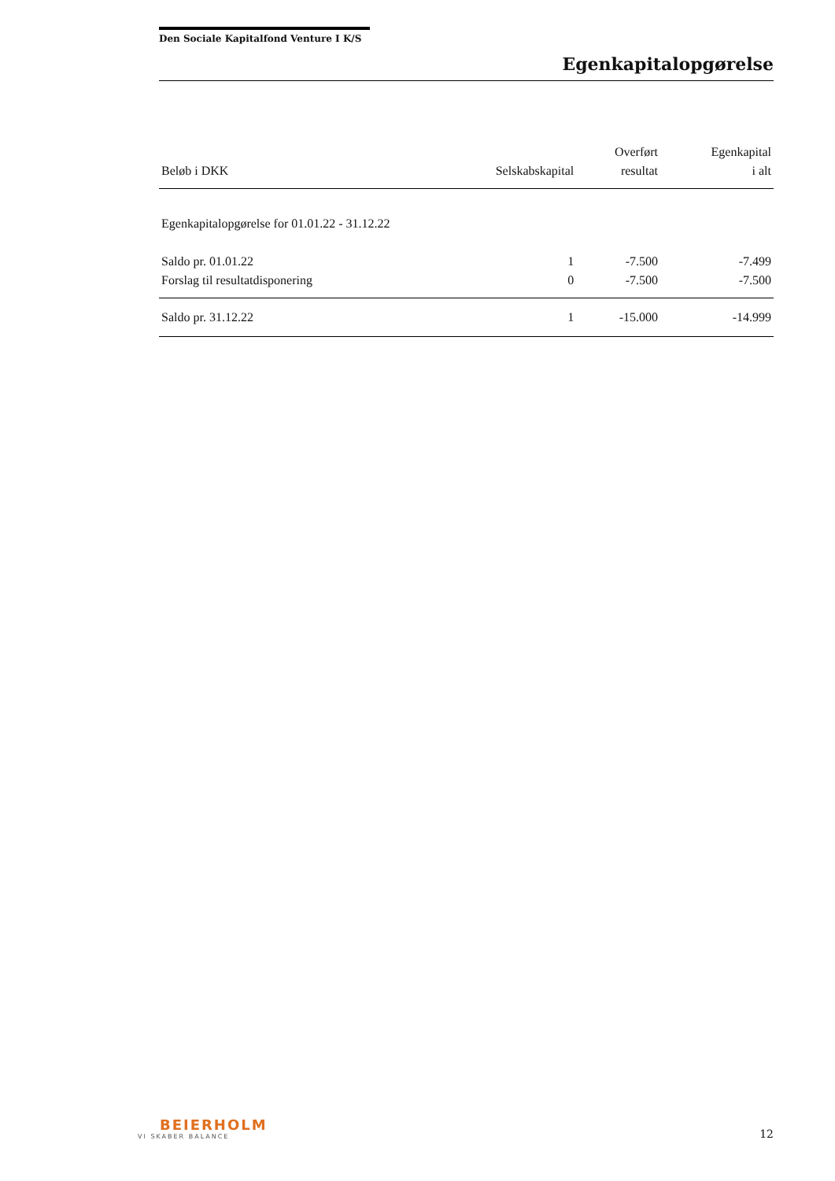Den Sociale Kapitalfond Venture I K/S
Egenkapitalopgørelse
| Beløb i DKK | Selskabskapital | Overført resultat | Egenkapital i alt |
| --- | --- | --- | --- |
| Egenkapitalopgørelse for 01.01.22 - 31.12.22 | | | |
| Saldo pr. 01.01.22 | 1 | -7.500 | -7.499 |
| Forslag til resultatdisponering | 0 | -7.500 | -7.500 |
| Saldo pr. 31.12.22 | 1 | -15.000 | -14.999 |
BEIERHOLM
VI SKABER BALANCE
12